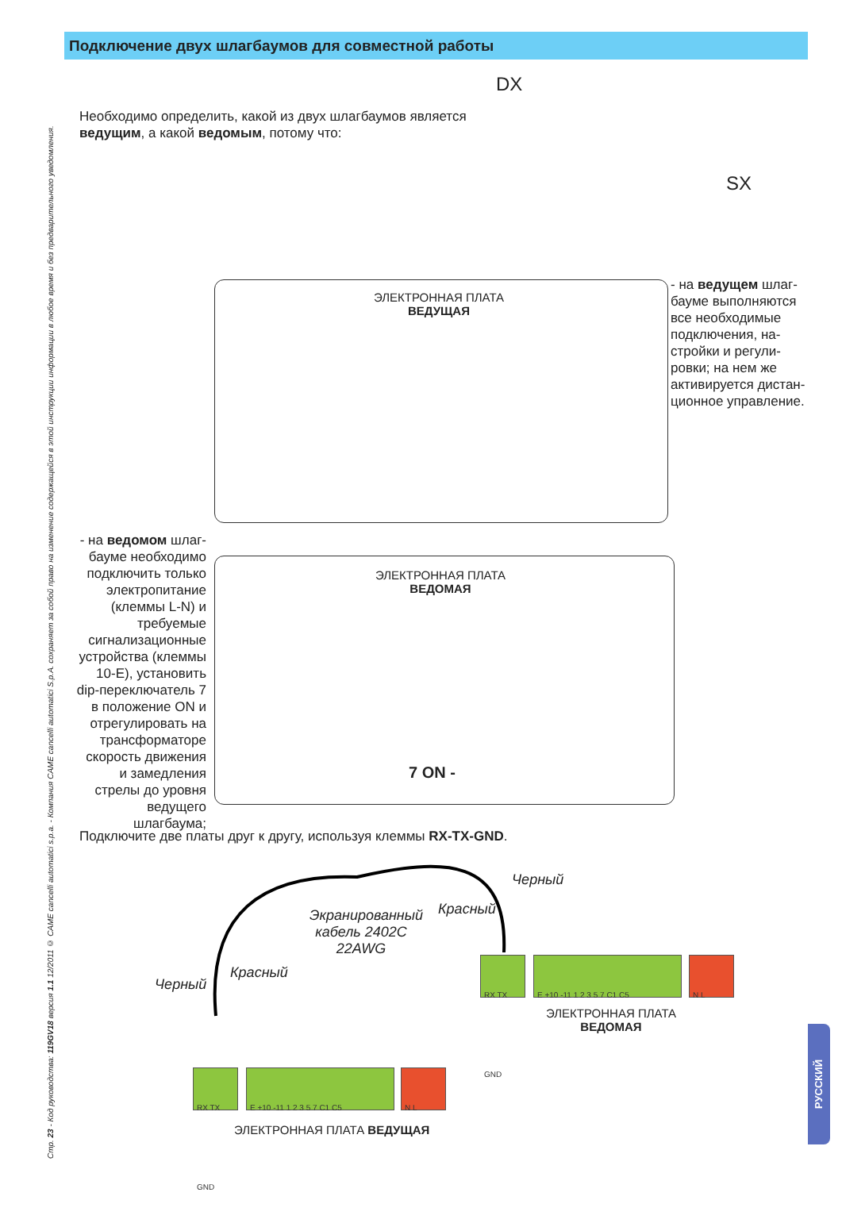Подключение двух шлагбаумов для совместной работы
Стр. 23 - Код руководства: 119GV18 версия 1.1 12/2011 © CAME cancelli automatici s.p.a. - Компания CAME cancelli automatici S.p.A. сохраняет за собой право на изменение содержащейся в этой инструкции информации в любое время и без предварительного уведомления.
Необходимо определить, какой из двух шлагбаумов является ведущим, а какой ведомым, потому что:
DX
SX
ЭЛЕКТРОННАЯ ПЛАТА
ВЕДУЩАЯ
- на ведущем шлаг­бауме выполняются все необходимые подключения, на­стройки и регули­ровки; на нем же активируется дистан­ционное управление.
- на ведомом шлаг­бауме необходимо подключить только электропитание (клем­мы L-N) и требуемые сигнализационные устройства (клеммы 10-E), установить dip-переключатель 7 в положение ON и отре­гулировать на транс­форматоре скорость движения и замедле­ния стрелы до уровня ведущего шлагбаума;
ЭЛЕКТРОННАЯ ПЛАТА
ВЕДОМАЯ
7 ON -
Подключите две платы друг к другу, используя клеммы RX-TX-GND.
Экранированный кабель 2402C 22AWG
Черный
Красный
Черный
Красный
RX TX GND E +10 -11 1 2 3 5 7 C1 C5 N L
ЭЛЕКТРОННАЯ ПЛАТА
ВЕДОМАЯ
RX TX GND E +10 -11 1 2 3 5 7 C1 C5 N L
ЭЛЕКТРОННАЯ ПЛАТА ВЕДУЩАЯ
РУССКИЙ